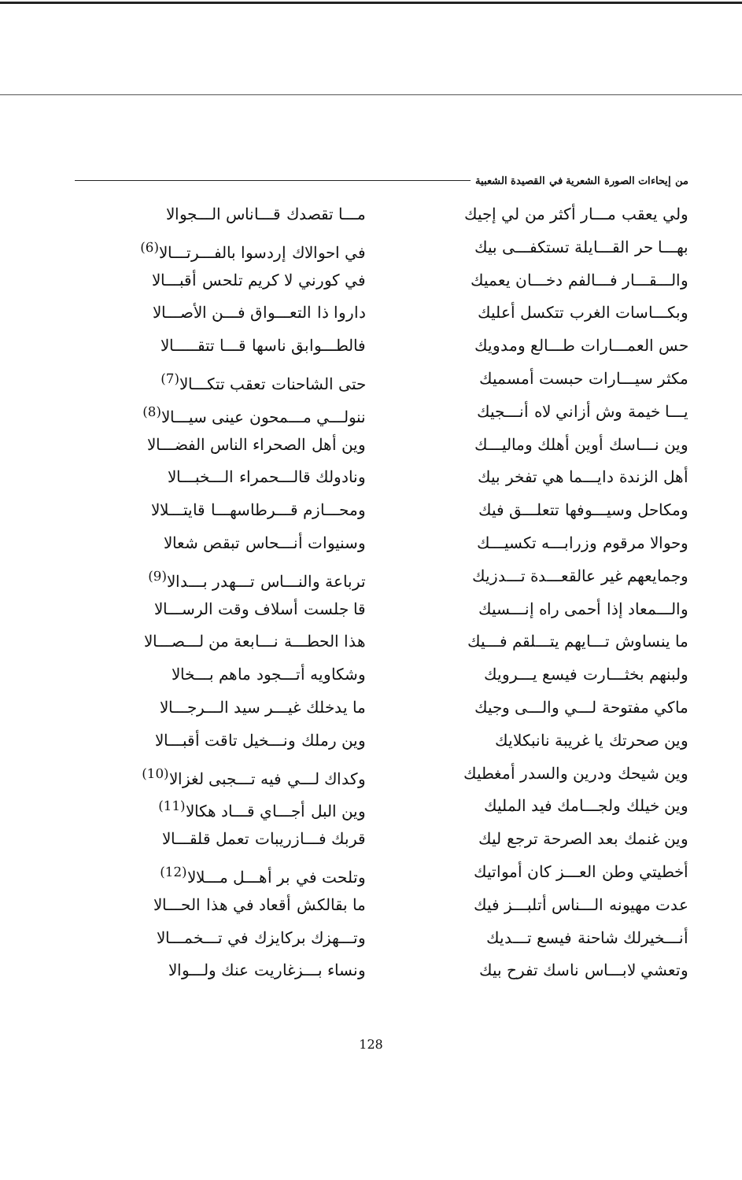من إيحاءات الصورة الشعرية في القصيدة الشعبية
ولي يعقب مـــار أكثر من لي إجيك
بهـــا حر القـــايلة تستكفـــى بيك
والـــقـــار فـــالفم دخـــان يعميك
وبكـــاسات الغرب تتكسل أعليك
حس العمـــارات طـــالع ومدويك
مكثر سيـــارات حبست أمسميك
يـــا خيمة وش أزاني لاه أنـــجيك
وين نـــاسك أوين أهلك وماليـــك
أهل الزندة دايـــما هي تفخر بيك
ومكاحل وسيـــوفها تتعلـــق فيك
وحوالا مرقوم وزرابـــه تكسيـــك
وجمايعهم غير عالقعـــدة تـــدزيك
والـــمعاد إذا أحمى راه إنـــسيك
ما ينساوش تـــايهم يتـــلقم فـــيك
ولبنهم بخثـــارت فيسع يـــرويك
ماكي مفتوحة لـــي والـــى وجيك
وين صحرتك يا غريبة نانبكلايك
وين شيحك ودرين والسدر أمغطيك
وين خيلك ولجـــامك فيد المليك
وين غنمك بعد الصرحة ترجع ليك
أخطيتي وطن العـــز كان أمواتيك
عدت مهيونه الـــناس أتلبـــز فيك
أنـــخيرلك شاحنة فيسع تـــديك
وتعشي لابـــاس ناسك تفرح بيك
مـــا تقصدك قـــاناس الـــجوالا
في احوالاك إردسوا بالفـــرتـــالا<sup>(6)</sup>
في كورني لا كريم تلحس أقبـــالا
داروا ذا التعـــواق فـــن الأصـــالا
فالطـــوابق ناسها قـــا تتقـــــالا
حتى الشاحنات تعقب تتكـــالا<sup>(7)</sup>
ننولـــي مـــمحون عينى سيـــالا<sup>(8)</sup>
وين أهل الصحراء الناس الفضـــالا
ونادولك قالـــحمراء الـــخبـــالا
ومحـــازم قـــرطاسهـــا قايتـــلالا
وسنيوات أنـــحاس تبقص شعالا
ترباعة والنـــاس تـــهدر بـــدالا<sup>(9)</sup>
قا جلست أسلاف وقت الرســـالا
هذا الحطـــة نـــابعة من لـــصـــالا
وشكاويه أتـــجود ماهم بـــخالا
ما يدخلك غيـــر سيد الـــرجـــالا
وين رملك ونـــخيل تاقت أقبـــالا
وكداك لـــي فيه تـــجبى لغزالا<sup>(10)</sup>
وين البل أجـــاي قـــاد هكالا<sup>(11)</sup>
قربك فـــازريبات تعمل قلقـــالا
وتلحت في بر أهـــل مـــلالا<sup>(12)</sup>
ما بقالكش أقعاد في هذا الحـــالا
وتـــهزك بركايزك في تـــخمـــالا
ونساء بـــزغاريت عنك ولـــوالا
128